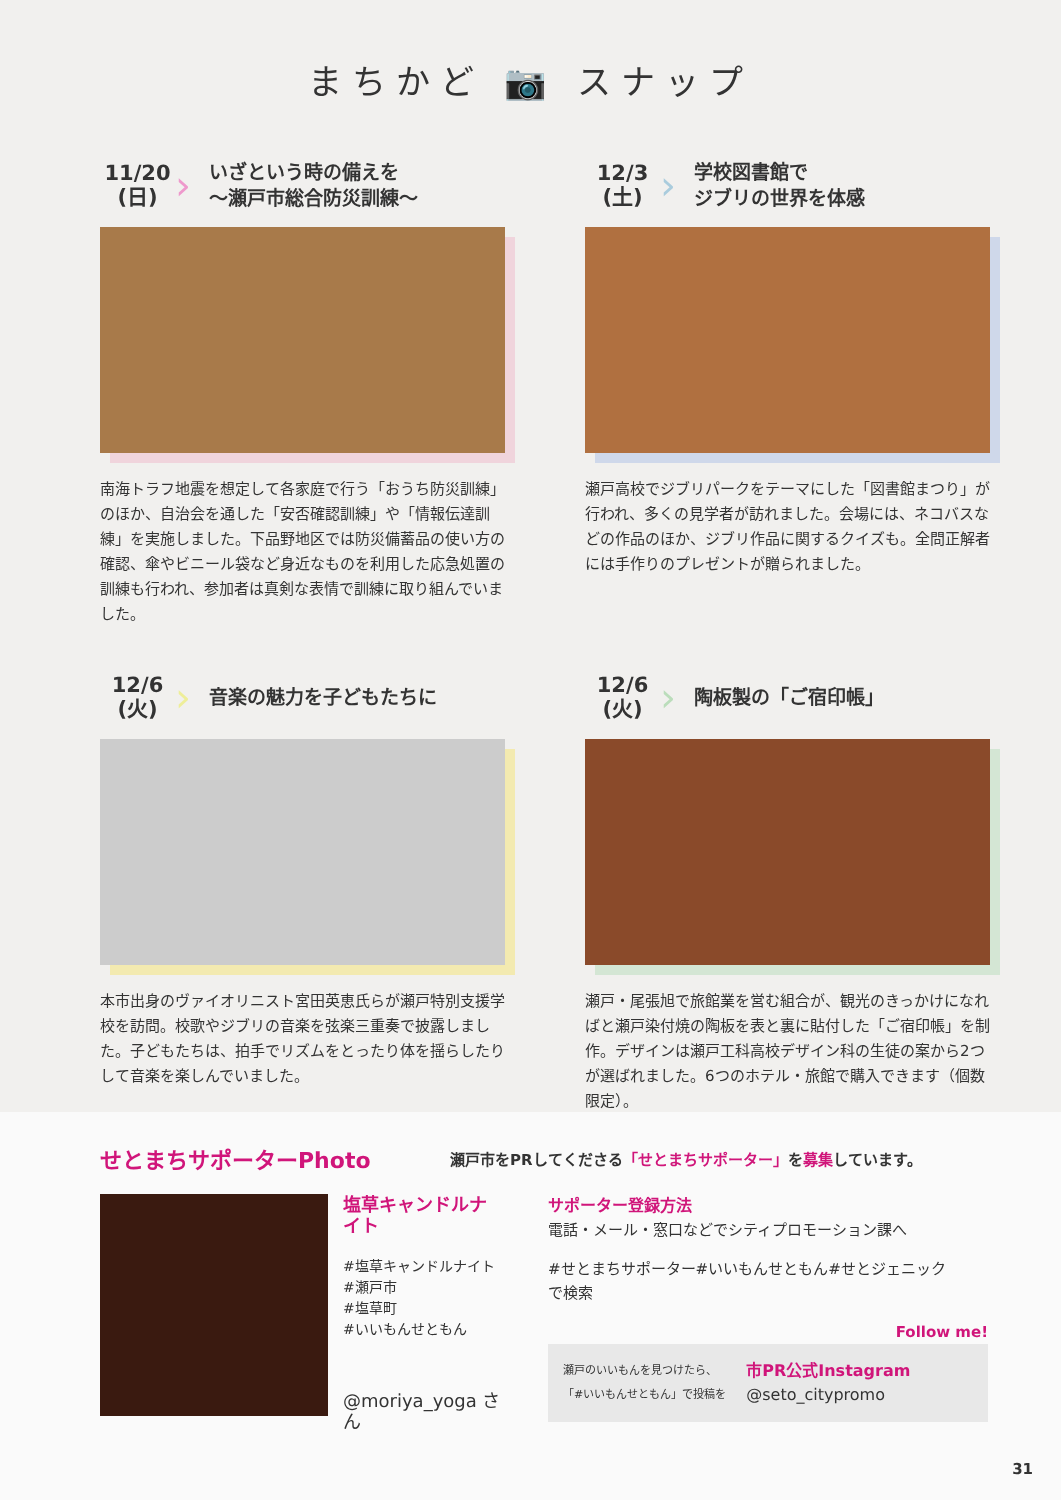まちかど 📷 スナップ
11/20
(日)
›
いざという時の備えを
～瀬戸市総合防災訓練～
南海トラフ地震を想定して各家庭で行う「おうち防災訓練」のほか、自治会を通した「安否確認訓練」や「情報伝達訓練」を実施しました。下品野地区では防災備蓄品の使い方の確認、傘やビニール袋など身近なものを利用した応急処置の訓練も行われ、参加者は真剣な表情で訓練に取り組んでいました。
12/3
(土)
›
学校図書館で
ジブリの世界を体感
瀬戸高校でジブリパークをテーマにした「図書館まつり」が行われ、多くの見学者が訪れました。会場には、ネコバスなどの作品のほか、ジブリ作品に関するクイズも。全問正解者には手作りのプレゼントが贈られました。
12/6
(火)
›
音楽の魅力を子どもたちに
本市出身のヴァイオリニスト宮田英恵氏らが瀬戸特別支援学校を訪問。校歌やジブリの音楽を弦楽三重奏で披露しました。子どもたちは、拍手でリズムをとったり体を揺らしたりして音楽を楽しんでいました。
12/6
(火)
›
陶板製の「ご宿印帳」
瀬戸・尾張旭で旅館業を営む組合が、観光のきっかけになればと瀬戸染付焼の陶板を表と裏に貼付した「ご宿印帳」を制作。デザインは瀬戸工科高校デザイン科の生徒の案から2つが選ばれました。6つのホテル・旅館で購入できます（個数限定）。
せとまちサポーターPhoto
瀬戸市をPRしてくださる「せとまちサポーター」を募集しています。
塩草キャンドルナイト
#塩草キャンドルナイト
#瀬戸市
#塩草町
#いいもんせともん
@moriya_yoga さん
サポーター登録方法
電話・メール・窓口などでシティプロモーション課へ
#せとまちサポーター#いいもんせともん#せとジェニック
で検索
Follow me!
瀬戸のいいもんを見つけたら、
「#いいもんせともん」で投稿を
市PR公式Instagram
@seto_citypromo
31